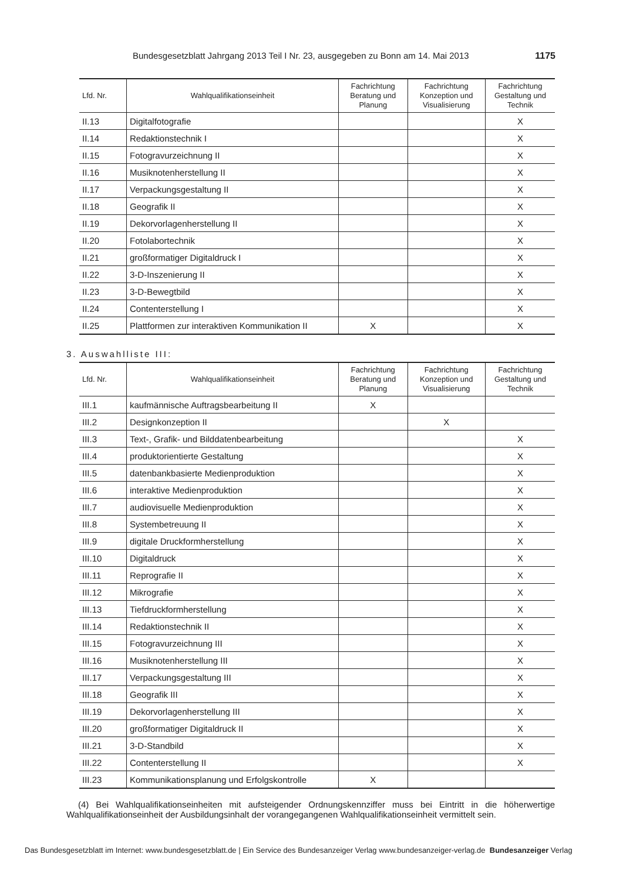Bundesgesetzblatt Jahrgang 2013 Teil I Nr. 23, ausgegeben zu Bonn am 14. Mai 2013 1175
| Lfd. Nr. | Wahlqualifikationseinheit | Fachrichtung Beratung und Planung | Fachrichtung Konzeption und Visualisierung | Fachrichtung Gestaltung und Technik |
| --- | --- | --- | --- | --- |
| II.13 | Digitalfotografie | | | X |
| II.14 | Redaktionstechnik I | | | X |
| II.15 | Fotogravurzeichnung II | | | X |
| II.16 | Musiknotenherstellung II | | | X |
| II.17 | Verpackungsgestaltung II | | | X |
| II.18 | Geografik II | | | X |
| II.19 | Dekorvorlagenherstellung II | | | X |
| II.20 | Fotolabortechnik | | | X |
| II.21 | großformatiger Digitaldruck I | | | X |
| II.22 | 3-D-Inszenierung II | | | X |
| II.23 | 3-D-Bewegtbild | | | X |
| II.24 | Contenterstellung I | | | X |
| II.25 | Plattformen zur interaktiven Kommunikation II | X | | X |
3. Auswahlliste III:
| Lfd. Nr. | Wahlqualifikationseinheit | Fachrichtung Beratung und Planung | Fachrichtung Konzeption und Visualisierung | Fachrichtung Gestaltung und Technik |
| --- | --- | --- | --- | --- |
| III.1 | kaufmännische Auftragsbearbeitung II | X | | |
| III.2 | Designkonzeption II | | X | |
| III.3 | Text-, Grafik- und Bilddatenbearbeitung | | | X |
| III.4 | produktorientierte Gestaltung | | | X |
| III.5 | datenbankbasierte Medienproduktion | | | X |
| III.6 | interaktive Medienproduktion | | | X |
| III.7 | audiovisuelle Medienproduktion | | | X |
| III.8 | Systembetreuung II | | | X |
| III.9 | digitale Druckformherstellung | | | X |
| III.10 | Digitaldruck | | | X |
| III.11 | Reprografie II | | | X |
| III.12 | Mikrografie | | | X |
| III.13 | Tiefdruckformherstellung | | | X |
| III.14 | Redaktionstechnik II | | | X |
| III.15 | Fotogravurzeichnung III | | | X |
| III.16 | Musiknotenherstellung III | | | X |
| III.17 | Verpackungsgestaltung III | | | X |
| III.18 | Geografik III | | | X |
| III.19 | Dekorvorlagenherstellung III | | | X |
| III.20 | großformatiger Digitaldruck II | | | X |
| III.21 | 3-D-Standbild | | | X |
| III.22 | Contenterstellung II | | | X |
| III.23 | Kommunikationsplanung und Erfolgskontrolle | X | | |
(4) Bei Wahlqualifikationseinheiten mit aufsteigender Ordnungskennziffer muss bei Eintritt in die höherwertige Wahlqualifikationseinheit der Ausbildungsinhalt der vorangegangenen Wahlqualifikationseinheit vermittelt sein.
Das Bundesgesetzblatt im Internet: www.bundesgesetzblatt.de | Ein Service des Bundesanzeiger Verlag www.bundesanzeiger-verlag.de Bundesanzeiger Verlag